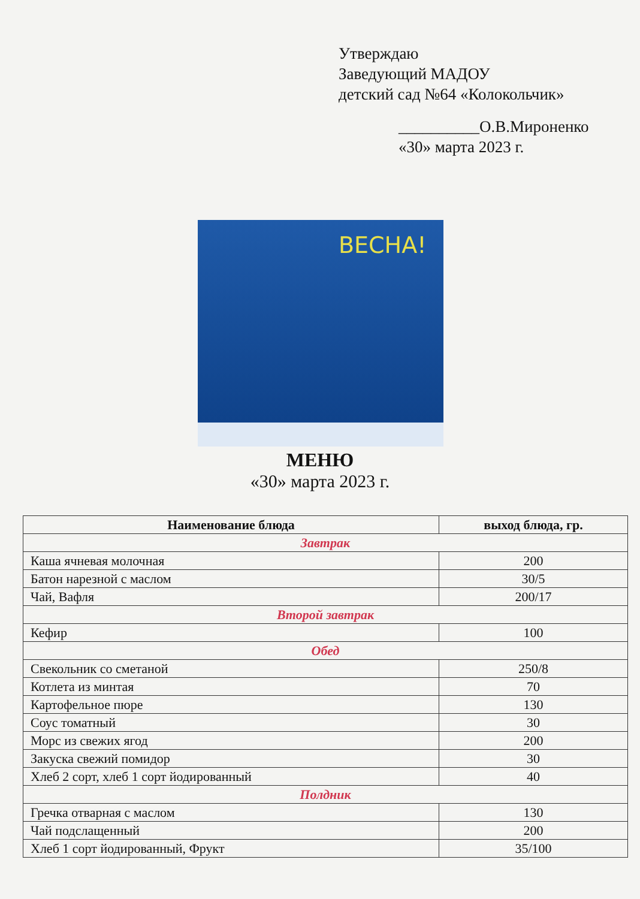Утверждаю
Заведующий МАДОУ
детский сад №64 «Колокольчик»
__________О.В.Мироненко
«30» марта 2023 г.
ВЕСНА!
МЕНЮ
«30» марта 2023 г.
| Наименование блюда | выход блюда, гр. |
| --- | --- |
| Завтрак | |
| Каша ячневая молочная | 200 |
| Батон нарезной с маслом | 30/5 |
| Чай, Вафля | 200/17 |
| Второй завтрак | |
| Кефир | 100 |
| Обед | |
| Свекольник со сметаной | 250/8 |
| Котлета из минтая | 70 |
| Картофельное пюре | 130 |
| Соус томатный | 30 |
| Морс из свежих ягод | 200 |
| Закуска свежий помидор | 30 |
| Хлеб 2 сорт, хлеб 1 сорт йодированный | 40 |
| Полдник | |
| Гречка отварная с маслом | 130 |
| Чай подслащенный | 200 |
| Хлеб 1 сорт йодированный, Фрукт | 35/100 |